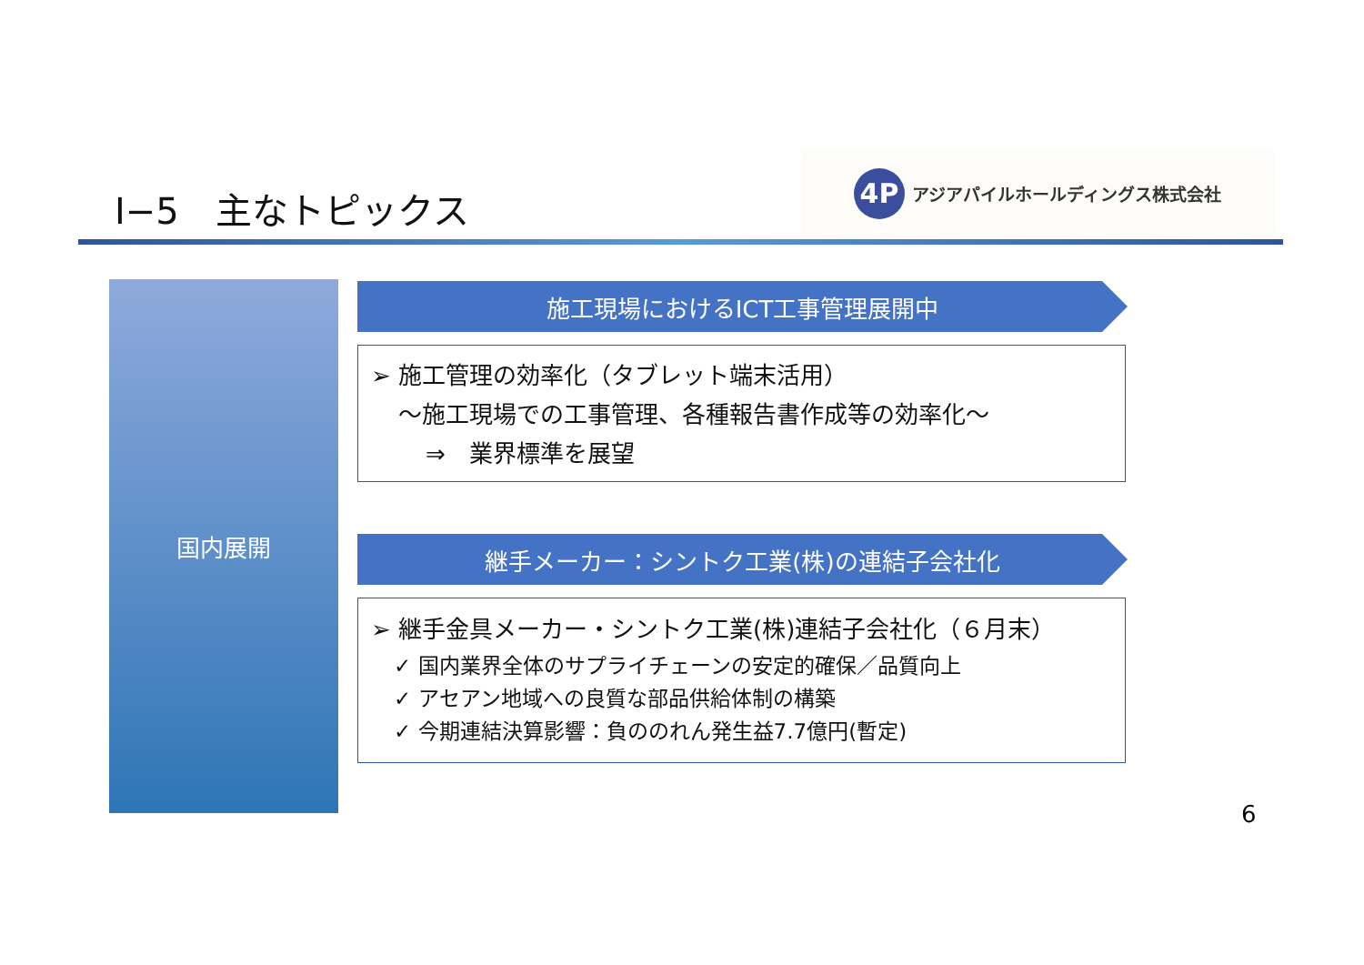Ⅰ−5　主なトピックス
4P
アジアパイルホールディングス株式会社
国内展開 施工現場におけるICT工事管理展開中
➢ 施工管理の効率化（タブレット端末活用）
～施工現場での工事管理、各種報告書作成等の効率化～
⇒　業界標準を展望
継手メーカー：シントク工業(株)の連結子会社化
➢ 継手金具メーカー・シントク工業(株)連結子会社化（６月末）
✓ 国内業界全体のサプライチェーンの安定的確保／品質向上
✓ アセアン地域への良質な部品供給体制の構築
✓ 今期連結決算影響：負ののれん発生益7.7億円(暫定)
6